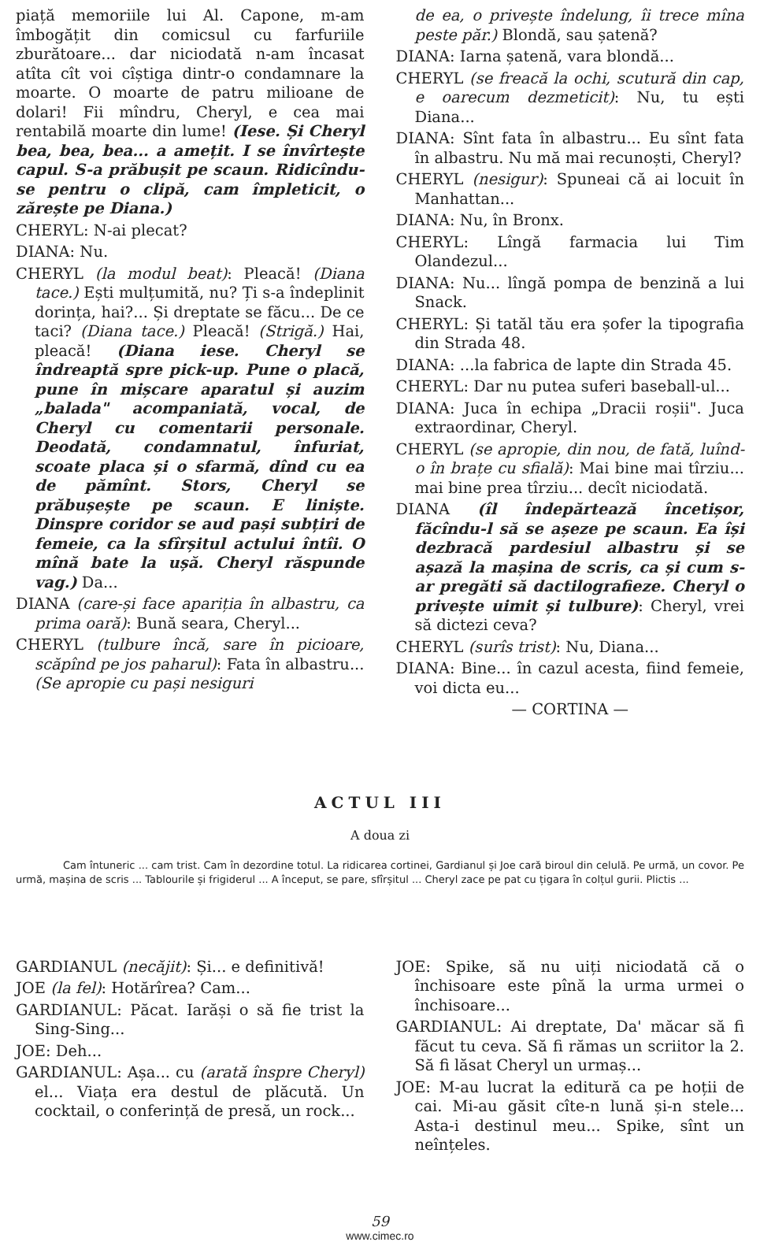piață memoriile lui Al. Capone, m-am îmbogățit din comicsul cu farfuriile zburătoare... dar niciodată n-am încasat atîta cît voi cîștiga dintr-o condamnare la moarte. O moarte de patru milioane de dolari! Fii mîndru, Cheryl, e cea mai rentabilă moarte din lume! (Iese. Și Cheryl bea, bea, bea... a amețit. I se învîrtește capul. S-a prăbușit pe scaun. Ridicîndu-se pentru o clipă, cam împleticit, o zărește pe Diana.)
CHERYL: N-ai plecat?
DIANA: Nu.
CHERYL (la modul beat): Pleacă! (Diana tace.) Ești mulțumită, nu? Ți s-a îndeplinit dorința, hai?... Și dreptate se făcu... De ce taci? (Diana tace.) Pleacă! (Strigă.) Hai, pleacă! (Diana iese. Cheryl se îndreaptă spre pick-up. Pune o placă, pune în mișcare aparatul și auzim „balada" acompaniată, vocal, de Cheryl cu comentarii personale. Deodată, condamnatul, înfuriat, scoate placa și o sfarmă, dînd cu ea de pămînt. Stors, Cheryl se prăbușește pe scaun. E liniște. Dinspre coridor se aud pași subțiri de femeie, ca la sfîrșitul actului întîi. O mînă bate la ușă. Cheryl răspunde vag.) Da...
DIANA (care-și face apariția în albastru, ca prima oară): Bună seara, Cheryl...
CHERYL (tulbure încă, sare în picioare, scăpînd pe jos paharul): Fata în albastru... (Se apropie cu pași nesiguri
de ea, o privește îndelung, îi trece mîna peste păr.) Blondă, sau șatenă?
DIANA: Iarna șatenă, vara blondă...
CHERYL (se freacă la ochi, scutură din cap, e oarecum dezmeticit): Nu, tu ești Diana...
DIANA: Sînt fata în albastru... Eu sînt fata în albastru. Nu mă mai recunoști, Cheryl?
CHERYL (nesigur): Spuneai că ai locuit în Manhattan...
DIANA: Nu, în Bronx.
CHERYL: Lîngă farmacia lui Tim Olandezul...
DIANA: Nu... lîngă pompa de benzină a lui Snack.
CHERYL: Și tatăl tău era șofer la tipografia din Strada 48.
DIANA: ...la fabrica de lapte din Strada 45.
CHERYL: Dar nu putea suferi baseball-ul...
DIANA: Juca în echipa „Dracii roșii". Juca extraordinar, Cheryl.
CHERYL (se apropie, din nou, de fată, luînd-o în brațe cu sfială): Mai bine mai tîrziu... mai bine prea tîrziu... decît niciodată.
DIANA (îl îndepărtează încetișor, făcîndu-l să se așeze pe scaun. Ea își dezbracă pardesiul albastru și se așază la mașina de scris, ca și cum s-ar pregăti să dactilografieze. Cheryl o privește uimit și tulbure): Cheryl, vrei să dictezi ceva?
CHERYL (surîs trist): Nu, Diana...
DIANA: Bine... în cazul acesta, fiind femeie, voi dicta eu...
— CORTINA —
ACTUL III
A doua zi
Cam întuneric ... cam trist. Cam în dezordine totul. La ridicarea cortinei, Gardianul și Joe cară biroul din celulă. Pe urmă, un covor. Pe urmă, mașina de scris ... Tablourile și frigiderul ... A început, se pare, sfîrșitul ... Cheryl zace pe pat cu țigara în colțul gurii. Plictis ...
GARDIANUL (necăjit): Și... e definitivă!
JOE (la fel): Hotărîrea? Cam...
GARDIANUL: Păcat. Iarăși o să fie trist la Sing-Sing...
JOE: Deh...
GARDIANUL: Așa... cu (arată înspre Cheryl) el... Viața era destul de plăcută. Un cocktail, o conferință de presă, un rock...
JOE: Spike, să nu uiți niciodată că o închisoare este pînă la urma urmei o închisoare...
GARDIANUL: Ai dreptate, Da' măcar să fi făcut tu ceva. Să fi rămas un scriitor la 2. Să fi lăsat Cheryl un urmaș...
JOE: M-au lucrat la editură ca pe hoții de cai. Mi-au găsit cîte-n lună și-n stele... Asta-i destinul meu... Spike, sînt un neînțeles.
59
www.cimec.ro